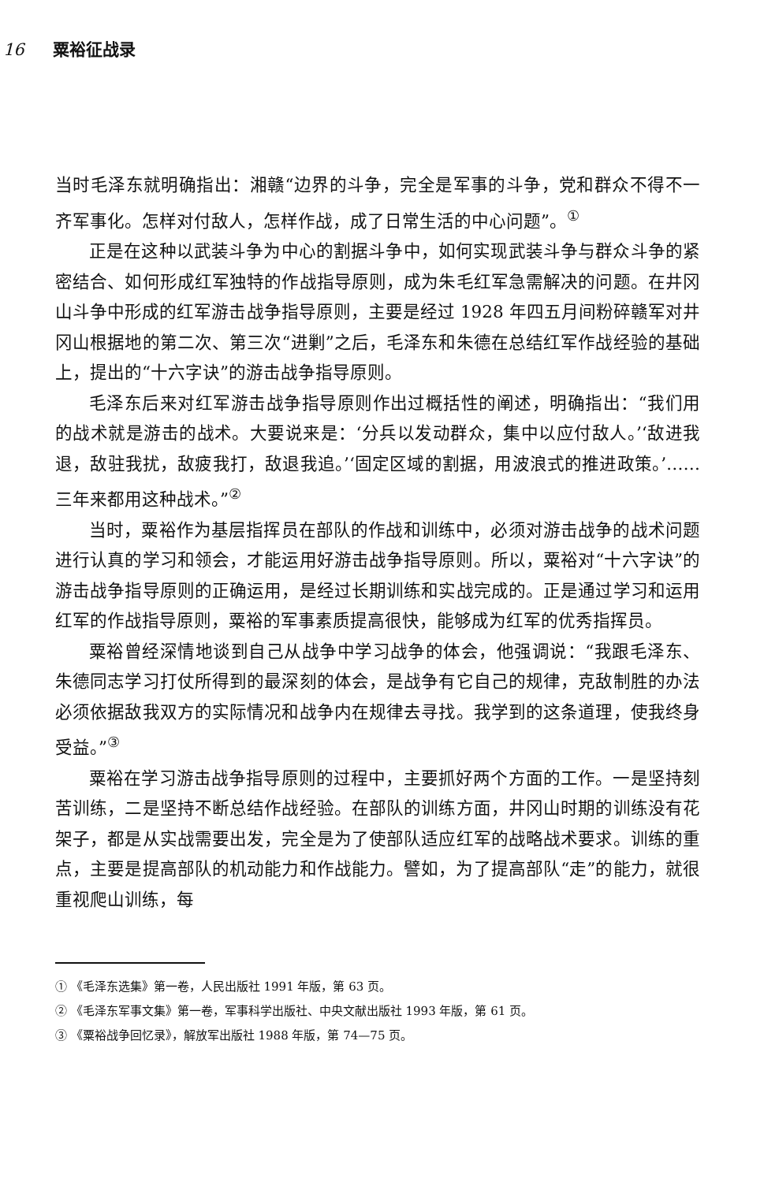16 粟裕征战录
当时毛泽东就明确指出：湘赣“边界的斗争，完全是军事的斗争，党和群众不得不一齐军事化。怎样对付敌人，怎样作战，成了日常生活的中心问题”。<sup>①</sup>
正是在这种以武装斗争为中心的割据斗争中，如何实现武装斗争与群众斗争的紧密结合、如何形成红军独特的作战指导原则，成为朱毛红军急需解决的问题。在井冈山斗争中形成的红军游击战争指导原则，主要是经过 1928 年四五月间粉碎赣军对井冈山根据地的第二次、第三次“进剿”之后，毛泽东和朱德在总结红军作战经验的基础上，提出的“十六字诀”的游击战争指导原则。
毛泽东后来对红军游击战争指导原则作出过概括性的阐述，明确指出：“我们用的战术就是游击的战术。大要说来是：‘分兵以发动群众，集中以应付敌人。’‘敌进我退，敌驻我扰，敌疲我打，敌退我追。’‘固定区域的割据，用波浪式的推进政策。’……三年来都用这种战术。”<sup>②</sup>
当时，粟裕作为基层指挥员在部队的作战和训练中，必须对游击战争的战术问题进行认真的学习和领会，才能运用好游击战争指导原则。所以，粟裕对“十六字诀”的游击战争指导原则的正确运用，是经过长期训练和实战完成的。正是通过学习和运用红军的作战指导原则，粟裕的军事素质提高很快，能够成为红军的优秀指挥员。
粟裕曾经深情地谈到自己从战争中学习战争的体会，他强调说：“我跟毛泽东、朱德同志学习打仗所得到的最深刻的体会，是战争有它自己的规律，克敌制胜的办法必须依据敌我双方的实际情况和战争内在规律去寻找。我学到的这条道理，使我终身受益。”<sup>③</sup>
粟裕在学习游击战争指导原则的过程中，主要抓好两个方面的工作。一是坚持刻苦训练，二是坚持不断总结作战经验。在部队的训练方面，井冈山时期的训练没有花架子，都是从实战需要出发，完全是为了使部队适应红军的战略战术要求。训练的重点，主要是提高部队的机动能力和作战能力。譬如，为了提高部队“走”的能力，就很重视爬山训练，每
① 《毛泽东选集》第一卷，人民出版社 1991 年版，第 63 页。
② 《毛泽东军事文集》第一卷，军事科学出版社、中央文献出版社 1993 年版，第 61 页。
③ 《粟裕战争回忆录》，解放军出版社 1988 年版，第 74—75 页。